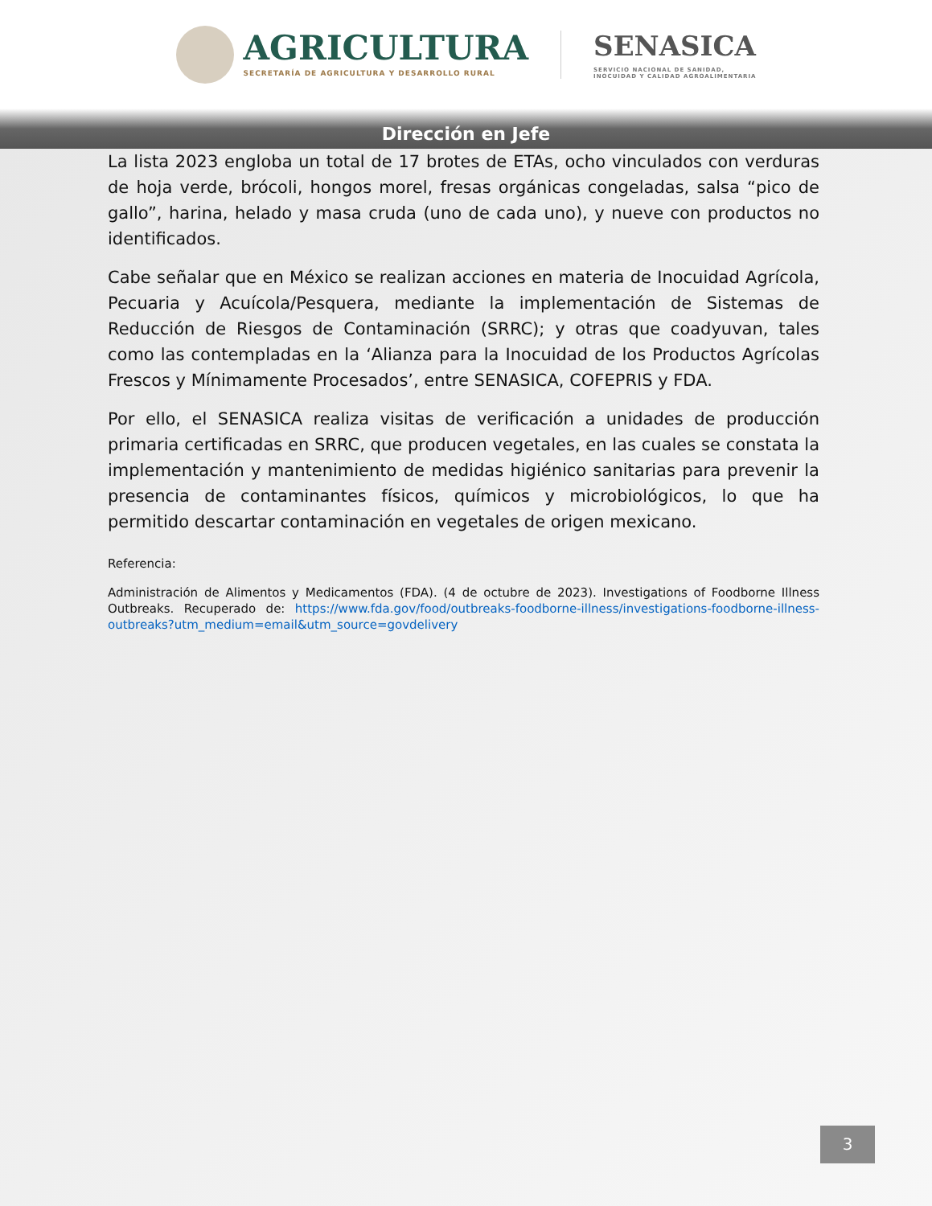AGRICULTURA SECRETARÍA DE AGRICULTURA Y DESARROLLO RURAL
SENASICA
SERVICIO NACIONAL DE SANIDAD,
INOCUIDAD Y CALIDAD AGROALIMENTARIA
Dirección en Jefe
La lista 2023 engloba un total de 17 brotes de ETAs, ocho vinculados con verduras de hoja verde, brócoli, hongos morel, fresas orgánicas congeladas, salsa “pico de gallo”, harina, helado y masa cruda (uno de cada uno), y nueve con productos no identificados.
Cabe señalar que en México se realizan acciones en materia de Inocuidad Agrícola, Pecuaria y Acuícola/Pesquera, mediante la implementación de Sistemas de Reducción de Riesgos de Contaminación (SRRC); y otras que coadyuvan, tales como las contempladas en la ‘Alianza para la Inocuidad de los Productos Agrícolas Frescos y Mínimamente Procesados’, entre SENASICA, COFEPRIS y FDA.
Por ello, el SENASICA realiza visitas de verificación a unidades de producción primaria certificadas en SRRC, que producen vegetales, en las cuales se constata la implementación y mantenimiento de medidas higiénico sanitarias para prevenir la presencia de contaminantes físicos, químicos y microbiológicos, lo que ha permitido descartar contaminación en vegetales de origen mexicano.
Referencia:
Administración de Alimentos y Medicamentos (FDA). (4 de octubre de 2023). Investigations of Foodborne Illness Outbreaks. Recuperado de: https://www.fda.gov/food/outbreaks-foodborne-illness/investigations-foodborne-illness-outbreaks?utm_medium=email&utm_source=govdelivery
3